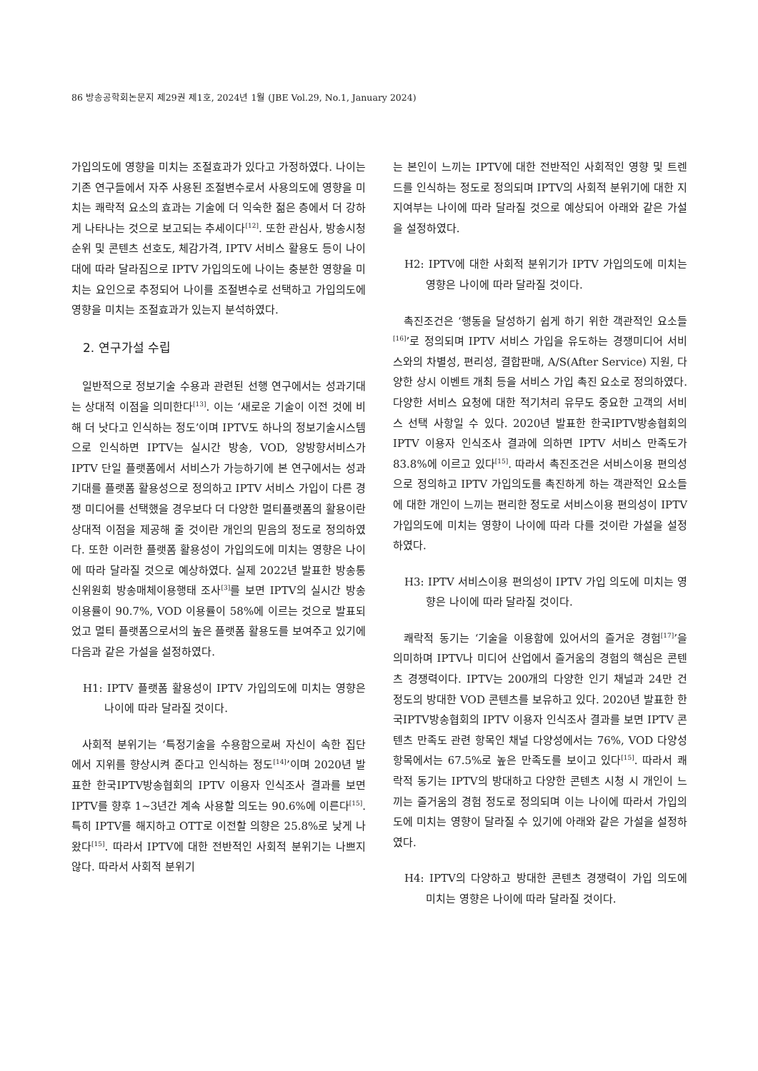86 방송공학회논문지 제29권 제1호, 2024년 1월 (JBE Vol.29, No.1, January 2024)
가입의도에 영향을 미치는 조절효과가 있다고 가정하였다. 나이는 기존 연구들에서 자주 사용된 조절변수로서 사용의도에 영향을 미치는 쾌락적 요소의 효과는 기술에 더 익숙한 젊은 층에서 더 강하게 나타나는 것으로 보고되는 추세이다<sup>[12]</sup>. 또한 관심사, 방송시청 순위 및 콘텐츠 선호도, 체감가격, IPTV 서비스 활용도 등이 나이 대에 따라 달라짐으로 IPTV 가입의도에 나이는 충분한 영향을 미치는 요인으로 추정되어 나이를 조절변수로 선택하고 가입의도에 영향을 미치는 조절효과가 있는지 분석하였다.
2. 연구가설 수립
일반적으로 정보기술 수용과 관련된 선행 연구에서는 성과기대는 상대적 이점을 의미한다<sup>[13]</sup>. 이는 ‘새로운 기술이 이전 것에 비해 더 낫다고 인식하는 정도’이며 IPTV도 하나의 정보기술시스템으로 인식하면 IPTV는 실시간 방송, VOD, 양방향서비스가 IPTV 단일 플랫폼에서 서비스가 가능하기에 본 연구에서는 성과기대를 플랫폼 활용성으로 정의하고 IPTV 서비스 가입이 다른 경쟁 미디어를 선택했을 경우보다 더 다양한 멀티플랫폼의 활용이란 상대적 이점을 제공해 줄 것이란 개인의 믿음의 정도로 정의하였다. 또한 이러한 플랫폼 활용성이 가입의도에 미치는 영향은 나이에 따라 달라질 것으로 예상하였다. 실제 2022년 발표한 방송통신위원회 방송매체이용행태 조사<sup>[3]</sup>를 보면 IPTV의 실시간 방송 이용률이 90.7%, VOD 이용률이 58%에 이르는 것으로 발표되었고 멀티 플랫폼으로서의 높은 플랫폼 활용도를 보여주고 있기에 다음과 같은 가설을 설정하였다.
H1: IPTV 플랫폼 활용성이 IPTV 가입의도에 미치는 영향은 나이에 따라 달라질 것이다.
사회적 분위기는 ‘특정기술을 수용함으로써 자신이 속한 집단에서 지위를 향상시켜 준다고 인식하는 정도<sup>[14]</sup>’이며 2020년 발표한 한국IPTV방송협회의 IPTV 이용자 인식조사 결과를 보면 IPTV를 향후 1~3년간 계속 사용할 의도는 90.6%에 이른다<sup>[15]</sup>. 특히 IPTV를 해지하고 OTT로 이전할 의향은 25.8%로 낮게 나왔다<sup>[15]</sup>. 따라서 IPTV에 대한 전반적인 사회적 분위기는 나쁘지 않다. 따라서 사회적 분위기
는 본인이 느끼는 IPTV에 대한 전반적인 사회적인 영향 및 트렌드를 인식하는 정도로 정의되며 IPTV의 사회적 분위기에 대한 지지여부는 나이에 따라 달라질 것으로 예상되어 아래와 같은 가설을 설정하였다.
H2: IPTV에 대한 사회적 분위기가 IPTV 가입의도에 미치는 영향은 나이에 따라 달라질 것이다.
촉진조건은 ‘행동을 달성하기 쉽게 하기 위한 객관적인 요소들<sup>[16]</sup>’로 정의되며 IPTV 서비스 가입을 유도하는 경쟁미디어 서비스와의 차별성, 편리성, 결합판매, A/S(After Service) 지원, 다양한 상시 이벤트 개최 등을 서비스 가입 촉진 요소로 정의하였다. 다양한 서비스 요청에 대한 적기처리 유무도 중요한 고객의 서비스 선택 사항일 수 있다. 2020년 발표한 한국IPTV방송협회의 IPTV 이용자 인식조사 결과에 의하면 IPTV 서비스 만족도가 83.8%에 이르고 있다<sup>[15]</sup>. 따라서 촉진조건은 서비스이용 편의성으로 정의하고 IPTV 가입의도를 촉진하게 하는 객관적인 요소들에 대한 개인이 느끼는 편리한 정도로 서비스이용 편의성이 IPTV 가입의도에 미치는 영향이 나이에 따라 다를 것이란 가설을 설정하였다.
H3: IPTV 서비스이용 편의성이 IPTV 가입 의도에 미치는 영향은 나이에 따라 달라질 것이다.
쾌락적 동기는 ‘기술을 이용함에 있어서의 즐거운 경험<sup>[17]</sup>’을 의미하며 IPTV나 미디어 산업에서 즐거움의 경험의 핵심은 콘텐츠 경쟁력이다. IPTV는 200개의 다양한 인기 채널과 24만 건 정도의 방대한 VOD 콘텐츠를 보유하고 있다. 2020년 발표한 한국IPTV방송협회의 IPTV 이용자 인식조사 결과를 보면 IPTV 콘텐츠 만족도 관련 항목인 채널 다양성에서는 76%, VOD 다양성 항목에서는 67.5%로 높은 만족도를 보이고 있다<sup>[15]</sup>. 따라서 쾌락적 동기는 IPTV의 방대하고 다양한 콘텐츠 시청 시 개인이 느끼는 즐거움의 경험 정도로 정의되며 이는 나이에 따라서 가입의도에 미치는 영향이 달라질 수 있기에 아래와 같은 가설을 설정하였다.
H4: IPTV의 다양하고 방대한 콘텐츠 경쟁력이 가입 의도에 미치는 영향은 나이에 따라 달라질 것이다.